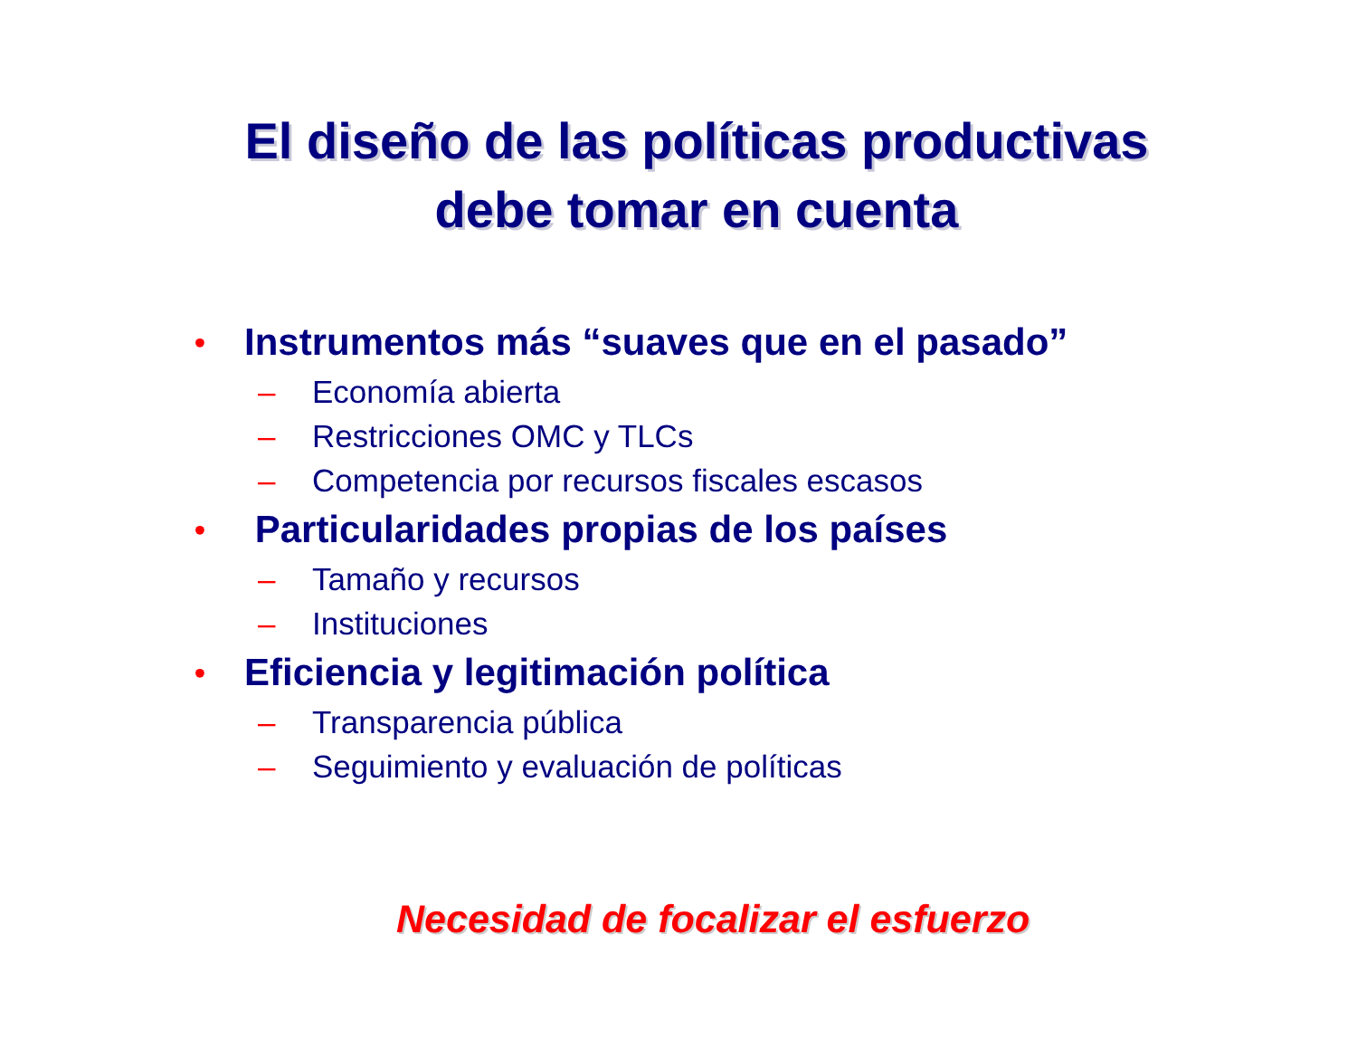El diseño de las políticas productivas
debe tomar en cuenta
• Instrumentos más “suaves que en el pasado”
– Economía abierta
– Restricciones OMC y TLCs
– Competencia por recursos fiscales escasos
• Particularidades propias de los países
– Tamaño y recursos
– Instituciones
• Eficiencia y legitimación política
– Transparencia pública
– Seguimiento y evaluación de políticas
Necesidad de focalizar el esfuerzo